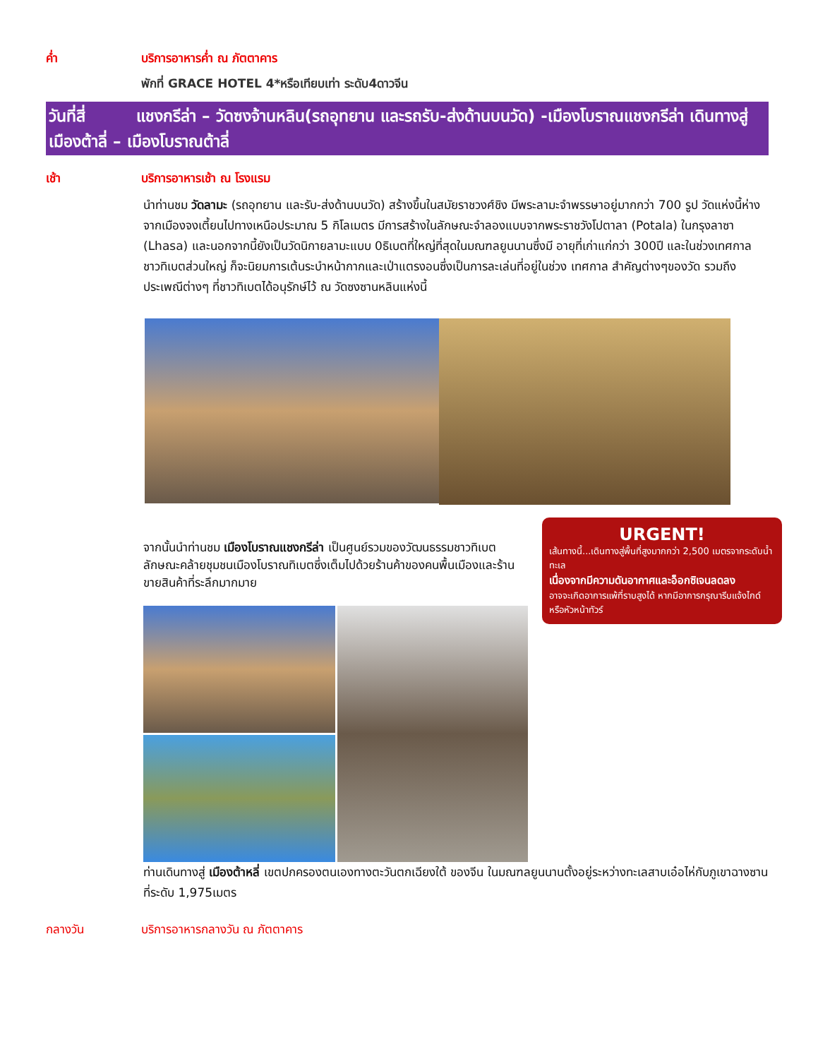ค่ำ บริการอาหารค่ำ ณ ภัตตาคาร
พักที่ GRACE HOTEL 4*หรือเทียบเท่า ระดับ4ดาวจีน
วันที่สี่ แชงกรีล่า – วัดซงจ้านหลิน(รถอุทยาน และรถรับ-ส่งด้านบนวัด) -เมืองโบราณแชงกรีล่า เดินทางสู่เมืองต้าลี่ – เมืองโบราณต้าลี่
เช้า บริการอาหารเช้า ณ โรงแรม
นำท่านชม วัดลามะ (รถอุทยาน และรับ-ส่งด้านบนวัด) สร้างขึ้นในสมัยราชวงศ์ชิง มีพระลามะจำพรรษาอยู่มากกว่า 700 รูป วัดแห่งนี้ห่างจากเมืองจงเตี้ยนไปทางเหนือประมาณ 5 กิโลเมตร มีการสร้างในลักษณะจำลองแบบจากพระราชวังโปตาลา (Potala) ในกรุงลาซา (Lhasa) และนอกจากนี้ยังเป็นวัดนิกายลามะแบบ 0ธิเบตที่ใหญ่ที่สุดในมณฑลยูนนานซึ่งมี อายุที่เก่าแก่กว่า 300ปี และในช่วงเทศกาล ชาวทิเบตส่วนใหญ่ ก็จะนิยมการเต้นระบำหน้ากากและเป่าแตรงอนซึ่งเป็นการละเล่นที่อยู่ในช่วง เทศกาล สำคัญต่างๆของวัด รวมถึงประเพณีต่างๆ ที่ชาวทิเบตได้อนุรักษ์ไว้ ณ วัดซงซานหลินแห่งนี้
จากนั้นนำท่านชม เมืองโบราณแชงกรีล่า เป็นศูนย์รวมของวัฒนธรรมชาวทิเบตลักษณะคล้ายชุมชนเมืองโบราณทิเบตซึ่งเต็มไปด้วยร้านค้าของคนพื้นเมืองและร้านขายสินค้าที่ระลึกมากมาย
URGENT!
เส้นทางนี้...เดินทางสู่พื้นที่สูงมากกว่า 2,500 เมตรจากระดับน้ำทะเล
เนื่องจากมีความดันอากาศและอ็อกซิเจนลดลง
อาจจะเกิดอาการแพ้ที่ราบสูงได้ หากมีอาการกรุณารีบแจ้งไกด์หรือหัวหน้าทัวร์
ท่านเดินทางสู่ เมืองต้าหลี่ เขตปกครองตนเองทางตะวันตกเฉียงใต้ ของจีน ในมณฑลยูนนานตั้งอยู่ระหว่างทะเลสาบเอ๋อไห่กับภูเขาฉางซานที่ระดับ 1,975เมตร
กลางวัน บริการอาหารกลางวัน ณ ภัตตาคาร